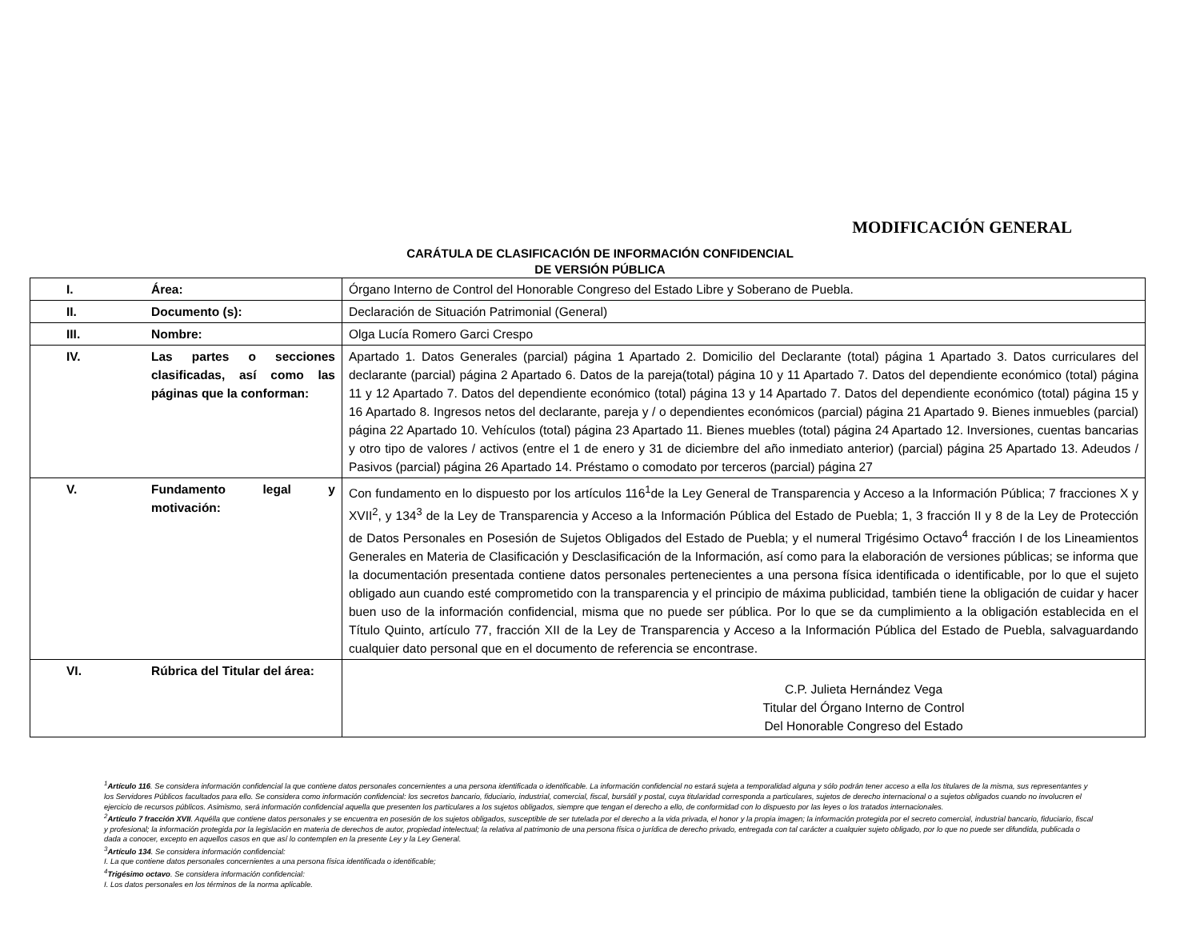MODIFICACIÓN GENERAL
CARÁTULA DE CLASIFICACIÓN DE INFORMACIÓN CONFIDENCIAL
DE VERSIÓN PÚBLICA
| I. | Área: | Órgano Interno de Control del Honorable Congreso del Estado Libre y Soberano de Puebla. |
| II. | Documento (s): | Declaración de Situación Patrimonial (General) |
| III. | Nombre: | Olga Lucía Romero Garci Crespo |
| IV. | Las partes o secciones clasificadas, así como las páginas que la conforman: | Apartado 1. Datos Generales (parcial) página 1 Apartado 2. Domicilio del Declarante (total) página 1 Apartado 3. Datos curriculares del declarante (parcial) página 2 Apartado 6. Datos de la pareja(total) página 10 y 11 Apartado 7. Datos del dependiente económico (total) página 11 y 12 Apartado 7. Datos del dependiente económico (total) página 13 y 14 Apartado 7. Datos del dependiente económico (total) página 15 y 16 Apartado 8. Ingresos netos del declarante, pareja y / o dependientes económicos (parcial) página 21 Apartado 9. Bienes inmuebles (parcial) página 22 Apartado 10. Vehículos (total) página 23 Apartado 11. Bienes muebles (total) página 24 Apartado 12. Inversiones, cuentas bancarias y otro tipo de valores / activos (entre el 1 de enero y 31 de diciembre del año inmediato anterior) (parcial) página 25 Apartado 13. Adeudos / Pasivos (parcial) página 26 Apartado 14. Préstamo o comodato por terceros (parcial) página 27 |
| V. | Fundamento legal y motivación: | Con fundamento en lo dispuesto por los artículos 116<sup>1</sup>de la Ley General de Transparencia y Acceso a la Información Pública; 7 fracciones X y XVII<sup>2</sup>, y 134<sup>3</sup> de la Ley de Transparencia y Acceso a la Información Pública del Estado de Puebla; 1, 3 fracción II y 8 de la Ley de Protección de Datos Personales en Posesión de Sujetos Obligados del Estado de Puebla; y el numeral Trigésimo Octavo<sup>4</sup> fracción I de los Lineamientos Generales en Materia de Clasificación y Desclasificación de la Información, así como para la elaboración de versiones públicas; se informa que la documentación presentada contiene datos personales pertenecientes a una persona física identificada o identificable, por lo que el sujeto obligado aun cuando esté comprometido con la transparencia y el principio de máxima publicidad, también tiene la obligación de cuidar y hacer buen uso de la información confidencial, misma que no puede ser pública. Por lo que se da cumplimiento a la obligación establecida en el Título Quinto, artículo 77, fracción XII de la Ley de Transparencia y Acceso a la Información Pública del Estado de Puebla, salvaguardando cualquier dato personal que en el documento de referencia se encontrase. |
| VI. | Rúbrica del Titular del área: | C.P. Julieta Hernández Vega Titular del Órgano Interno de Control Del Honorable Congreso del Estado |
<sup>1</sup> Artículo 116. Se considera información confidencial la que contiene datos personales concernientes a una persona identificada o identificable. La información confidencial no estará sujeta a temporalidad alguna y sólo podrán tener acceso a ella los titulares de la misma, sus representantes y los Servidores Públicos facultados para ello. Se considera como información confidencial: los secretos bancario, fiduciario, industrial, comercial, fiscal, bursátil y postal, cuya titularidad corresponda a particulares, sujetos de derecho internacional o a sujetos obligados cuando no involucren el ejercicio de recursos públicos. Asimismo, será información confidencial aquella que presenten los particulares a los sujetos obligados, siempre que tengan el derecho a ello, de conformidad con lo dispuesto por las leyes o los tratados internacionales.
<sup>2</sup> Artículo 7 fracción XVII. Aquélla que contiene datos personales y se encuentra en posesión de los sujetos obligados, susceptible de ser tutelada por el derecho a la vida privada, el honor y la propia imagen; la información protegida por el secreto comercial, industrial bancario, fiduciario, fiscal y profesional; la información protegida por la legislación en materia de derechos de autor, propiedad intelectual; la relativa al patrimonio de una persona física o jurídica de derecho privado, entregada con tal carácter a cualquier sujeto obligado, por lo que no puede ser difundida, publicada o dada a conocer, excepto en aquellos casos en que así lo contemplen en la presente Ley y la Ley General.
<sup>3</sup> Artículo 134. Se considera información confidencial:
I. La que contiene datos personales concernientes a una persona física identificada o identificable;
<sup>4</sup> Trigésimo octavo. Se considera información confidencial:
I. Los datos personales en los términos de la norma aplicable.